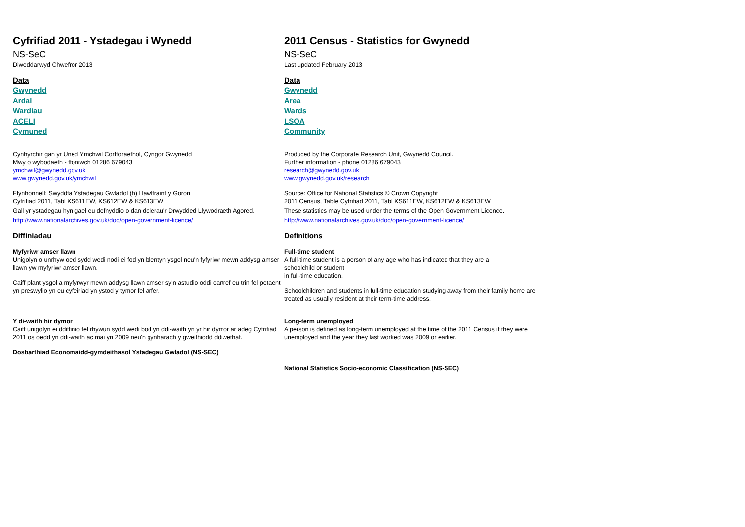Cyfrifiad 2011 - Ystadegau i Wynedd
NS-SeC
Diweddarwyd Chwefror 2013
Data
Gwynedd
Ardal
Wardiau
ACELI
Cymuned
Cynhyrchir gan yr Uned Ymchwil Corfforaethol, Cyngor Gwynedd
Mwy o wybodaeth - ffoniwch 01286 679043
ymchwil@gwynedd.gov.uk
www.gwynedd.gov.uk/ymchwil
Ffynhonnell: Swyddfa Ystadegau Gwladol (h) Hawlfraint y Goron
Cyfrifiad 2011, Tabl KS611EW, KS612EW & KS613EW
Gall yr ystadegau hyn gael eu defnyddio o dan delerau'r Drwydded Llywodraeth Agored.
http://www.nationalarchives.gov.uk/doc/open-government-licence/
Diffiniadau
Myfyriwr amser llawn
Unigolyn o unrhyw oed sydd wedi nodi ei fod yn blentyn ysgol neu'n fyfyriwr mewn addysg amser llawn yw myfyriwr amser llawn.
Caiff plant ysgol a myfyrwyr mewn addysg llawn amser sy'n astudio oddi cartref eu trin fel petaent yn preswylio yn eu cyfeiriad yn ystod y tymor fel arfer.
Y di-waith hir dymor
Caiff unigolyn ei ddiffinio fel rhywun sydd wedi bod yn ddi-waith yn yr hir dymor ar adeg Cyfrifiad 2011 os oedd yn ddi-waith ac mai yn 2009 neu'n gynharach y gweithiodd ddiwethaf.
Dosbarthiad Economaidd-gymdeithasol Ystadegau Gwladol (NS-SEC)
2011 Census - Statistics for Gwynedd
NS-SeC
Last updated February 2013
Data
Gwynedd
Area
Wards
LSOA
Community
Produced by the Corporate Research Unit, Gwynedd Council.
Further information - phone 01286 679043
research@gwynedd.gov.uk
www.gwynedd.gov.uk/research
Source: Office for National Statistics © Crown Copyright
2011 Census, Table Cyfrifiad 2011, Tabl KS611EW, KS612EW & KS613EW
These statistics may be used under the terms of the Open Government Licence.
http://www.nationalarchives.gov.uk/doc/open-government-licence/
Definitions
Full-time student
A full-time student is a person of any age who has indicated that they are a
schoolchild or student
in full-time education.
Schoolchildren and students in full-time education studying away from their family home are treated as usually resident at their term-time address.
Long-term unemployed
A person is defined as long-term unemployed at the time of the 2011 Census if they were unemployed and the year they last worked was 2009 or earlier.
National Statistics Socio-economic Classification (NS-SEC)